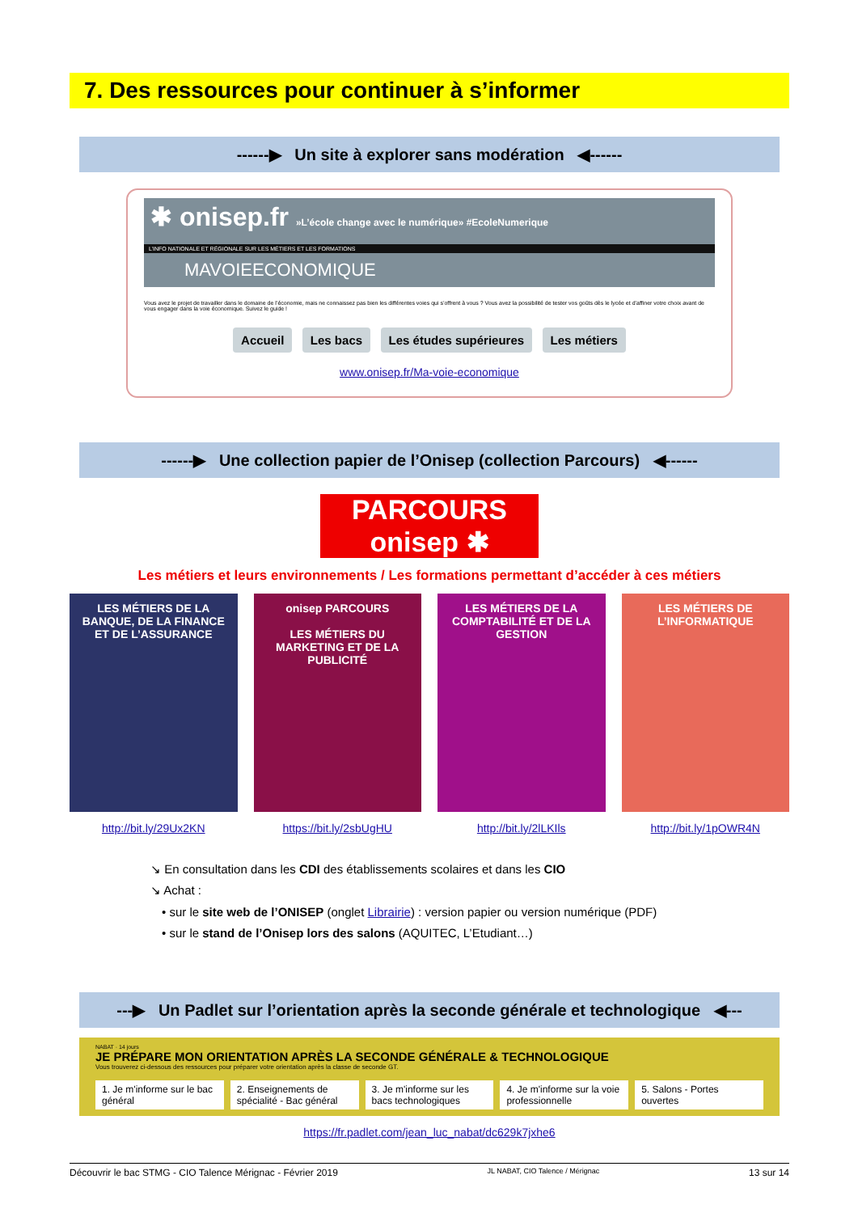7. Des ressources pour continuer à s’informer
------▶ Un site à explorer sans modération ◀------
✱ onisep.fr »L’école change avec le numérique» #EcoleNumerique
L’INFO NATIONALE ET RÉGIONALE SUR LES MÉTIERS ET LES FORMATIONS
MAVOIEECONOMIQUE
Vous avez le projet de travailler dans le domaine de l’économie, mais ne connaissez pas bien les différentes voies qui s’offrent à vous ? Vous avez la possibilité de tester vos goûts dès le lycée et d’affiner votre choix avant de vous engager dans la voie économique. Suivez le guide !
Accueil Les bacs Les études supérieures Les métiers
www.onisep.fr/Ma-voie-economique
------▶ Une collection papier de l’Onisep (collection Parcours) ◀------
PARCOURS onisep ✱
Les métiers et leurs environnements / Les formations permettant d’accéder à ces métiers
LES MÉTIERS DE LA BANQUE, DE LA FINANCE ET DE L’ASSURANCE
http://bit.ly/29Ux2KN
onisep PARCOURS
LES MÉTIERS DU MARKETING ET DE LA PUBLICITÉ
https://bit.ly/2sbUgHU
LES MÉTIERS DE LA COMPTABILITÉ ET DE LA GESTION
http://bit.ly/2lLKIls
LES MÉTIERS DE L’INFORMATIQUE
http://bit.ly/1pOWR4N
↘ En consultation dans les CDI des établissements scolaires et dans les CIO
↘ Achat :
• sur le site web de l’ONISEP (onglet Librairie) : version papier ou version numérique (PDF)
• sur le stand de l’Onisep lors des salons (AQUITEC, L’Etudiant…)
---▶ Un Padlet sur l’orientation après la seconde générale et technologique ◀---
NABAT · 14 jours
JE PRÉPARE MON ORIENTATION APRÈS LA SECONDE GÉNÉRALE & TECHNOLOGIQUE
Vous trouverez ci-dessous des ressources pour préparer votre orientation après la classe de seconde GT.
1. Je m'informe sur le bac général 2. Enseignements de spécialité - Bac général 3. Je m'informe sur les bacs technologiques 4. Je m'informe sur la voie professionnelle 5. Salons - Portes ouvertes
https://fr.padlet.com/jean_luc_nabat/dc629k7jxhe6
Découvrir le bac STMG - CIO Talence Mérignac - Février 2019 JL NABAT, CIO Talence / Mérignac 13 sur 14